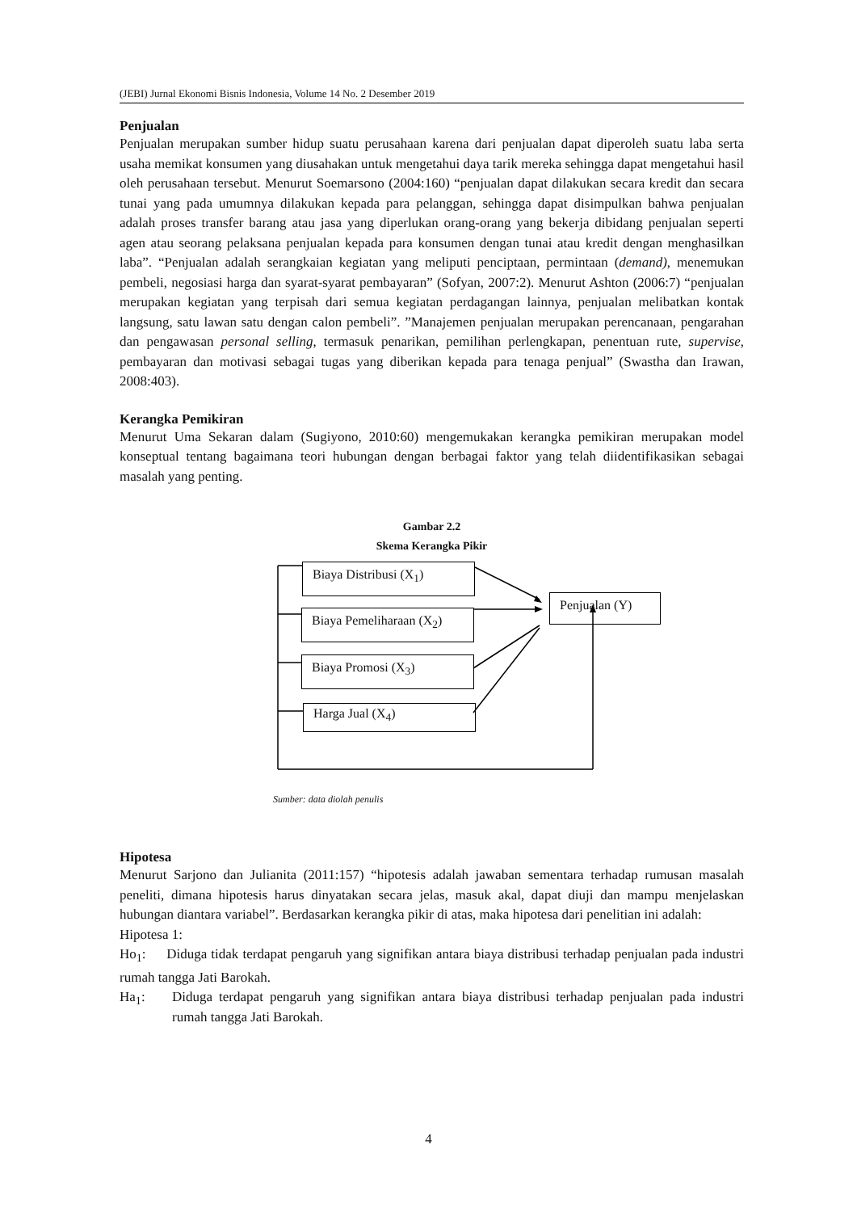(JEBI) Jurnal Ekonomi Bisnis Indonesia, Volume 14 No. 2 Desember 2019
Penjualan
Penjualan merupakan sumber hidup suatu perusahaan karena dari penjualan dapat diperoleh suatu laba serta usaha memikat konsumen yang diusahakan untuk mengetahui daya tarik mereka sehingga dapat mengetahui hasil oleh perusahaan tersebut. Menurut Soemarsono (2004:160) “penjualan dapat dilakukan secara kredit dan secara tunai yang pada umumnya dilakukan kepada para pelanggan, sehingga dapat disimpulkan bahwa penjualan adalah proses transfer barang atau jasa yang diperlukan orang-orang yang bekerja dibidang penjualan seperti agen atau seorang pelaksana penjualan kepada para konsumen dengan tunai atau kredit dengan menghasilkan laba”. “Penjualan adalah serangkaian kegiatan yang meliputi penciptaan, permintaan (demand), menemukan pembeli, negosiasi harga dan syarat-syarat pembayaran” (Sofyan, 2007:2). Menurut Ashton (2006:7) “penjualan merupakan kegiatan yang terpisah dari semua kegiatan perdagangan lainnya, penjualan melibatkan kontak langsung, satu lawan satu dengan calon pembeli”. ”Manajemen penjualan merupakan perencanaan, pengarahan dan pengawasan personal selling, termasuk penarikan, pemilihan perlengkapan, penentuan rute, supervise, pembayaran dan motivasi sebagai tugas yang diberikan kepada para tenaga penjual” (Swastha dan Irawan, 2008:403).
Kerangka Pemikiran
Menurut Uma Sekaran dalam (Sugiyono, 2010:60) mengemukakan kerangka pemikiran merupakan model konseptual tentang bagaimana teori hubungan dengan berbagai faktor yang telah diidentifikasikan sebagai masalah yang penting.
Gambar 2.2
Skema Kerangka Pikir
Biaya Distribusi (X<sub>1</sub>)
Biaya Pemeliharaan (X<sub>2</sub>)
Biaya Promosi (X<sub>3</sub>)
Harga Jual (X<sub>4</sub>)
Penjualan (Y)
Sumber: data diolah penulis
Hipotesa
Menurut Sarjono dan Julianita (2011:157) “hipotesis adalah jawaban sementara terhadap rumusan masalah peneliti, dimana hipotesis harus dinyatakan secara jelas, masuk akal, dapat diuji dan mampu menjelaskan hubungan diantara variabel”. Berdasarkan kerangka pikir di atas, maka hipotesa dari penelitian ini adalah:
Hipotesa 1:
Ho<sub>1</sub>: Diduga tidak terdapat pengaruh yang signifikan antara biaya distribusi terhadap penjualan pada industri rumah tangga Jati Barokah.
Ha<sub>1</sub>:
Diduga terdapat pengaruh yang signifikan antara biaya distribusi terhadap penjualan pada industri rumah tangga Jati Barokah.
4